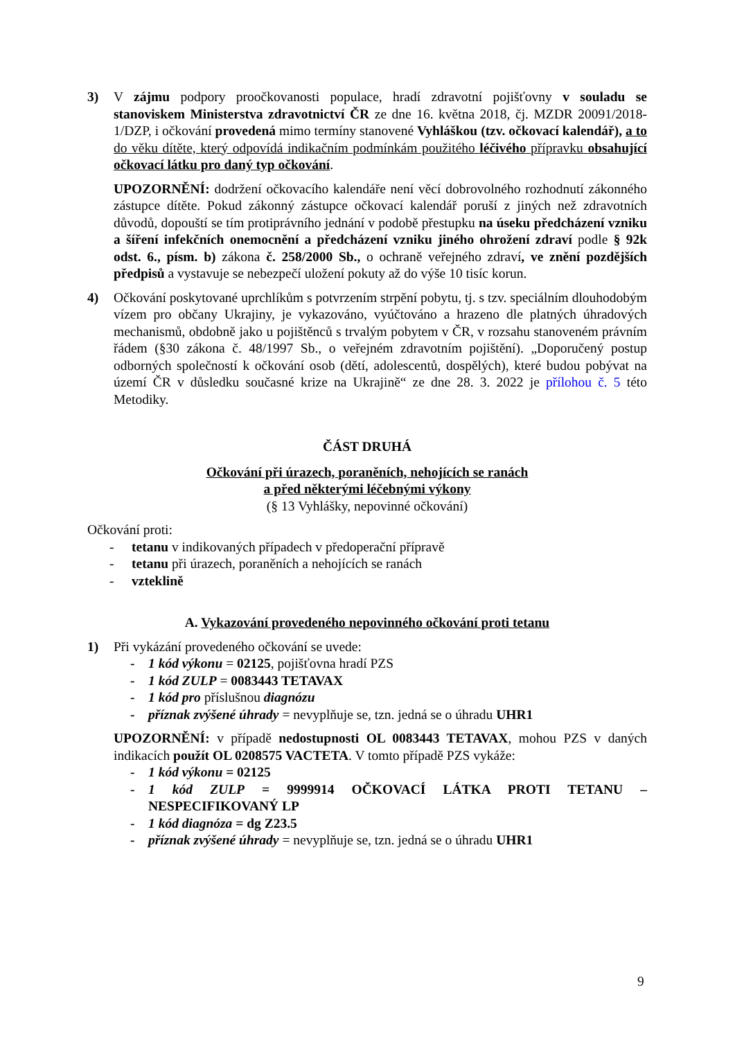3) V zájmu podpory proočkovanosti populace, hradí zdravotní pojišťovny v souladu se stanoviskem Ministerstva zdravotnictví ČR ze dne 16. května 2018, čj. MZDR 20091/2018-1/DZP, i očkování provedená mimo termíny stanovené Vyhláškou (tzv. očkovací kalendář), a to do věku dítěte, který odpovídá indikačním podmínkám použitého léčivého přípravku obsahující očkovací látku pro daný typ očkování.
UPOZORNĚNÍ: dodržení očkovacího kalendáře není věcí dobrovolného rozhodnutí zákonného zástupce dítěte. Pokud zákonný zástupce očkovací kalendář poruší z jiných než zdravotních důvodů, dopouští se tím protiprávního jednání v podobě přestupku na úseku předcházení vzniku a šíření infekčních onemocnění a předcházení vzniku jiného ohrožení zdraví podle § 92k odst. 6., písm. b) zákona č. 258/2000 Sb., o ochraně veřejného zdraví, ve znění pozdějších předpisů a vystavuje se nebezpečí uložení pokuty až do výše 10 tisíc korun.
4) Očkování poskytované uprchlíkům s potvrzením strpění pobytu, tj. s tzv. speciálním dlouhodobým vízem pro občany Ukrajiny, je vykazováno, vyúčtováno a hrazeno dle platných úhradových mechanismů, obdobně jako u pojištěnců s trvalým pobytem v ČR, v rozsahu stanoveném právním řádem (§30 zákona č. 48/1997 Sb., o veřejném zdravotním pojištění). „Doporučený postup odborných společností k očkování osob (dětí, adolescentů, dospělých), které budou pobývat na území ČR v důsledku současné krize na Ukrajině“ ze dne 28. 3. 2022 je přílohou č. 5 této Metodiky.
ČÁST DRUHÁ
Očkování při úrazech, poraněních, nehojících se ranách
a před některými léčebnými výkony
(§ 13 Vyhlášky, nepovinné očkování)
Očkování proti:
- tetanu v indikovaných případech v předoperační přípravě
- tetanu při úrazech, poraněních a nehojících se ranách
- vzteklině
A. Vykazování provedeného nepovinného očkování proti tetanu
1) Při vykázání provedeného očkování se uvede:
- 1 kód výkonu = 02125, pojišťovna hradí PZS
- 1 kód ZULP = 0083443 TETAVAX
- 1 kód pro příslušnou diagnózu
- příznak zvýšené úhrady = nevyplňuje se, tzn. jedná se o úhradu UHR1
UPOZORNĚNÍ: v případě nedostupnosti OL 0083443 TETAVAX, mohou PZS v daných indikacích použít OL 0208575 VACTETA. V tomto případě PZS vykáže:
- 1 kód výkonu = 02125
- 1 kód ZULP = 9999914 OČKOVACÍ LÁTKA PROTI TETANU – NESPECIFIKOVANÝ LP
- 1 kód diagnóza = dg Z23.5
- příznak zvýšené úhrady = nevyplňuje se, tzn. jedná se o úhradu UHR1
9